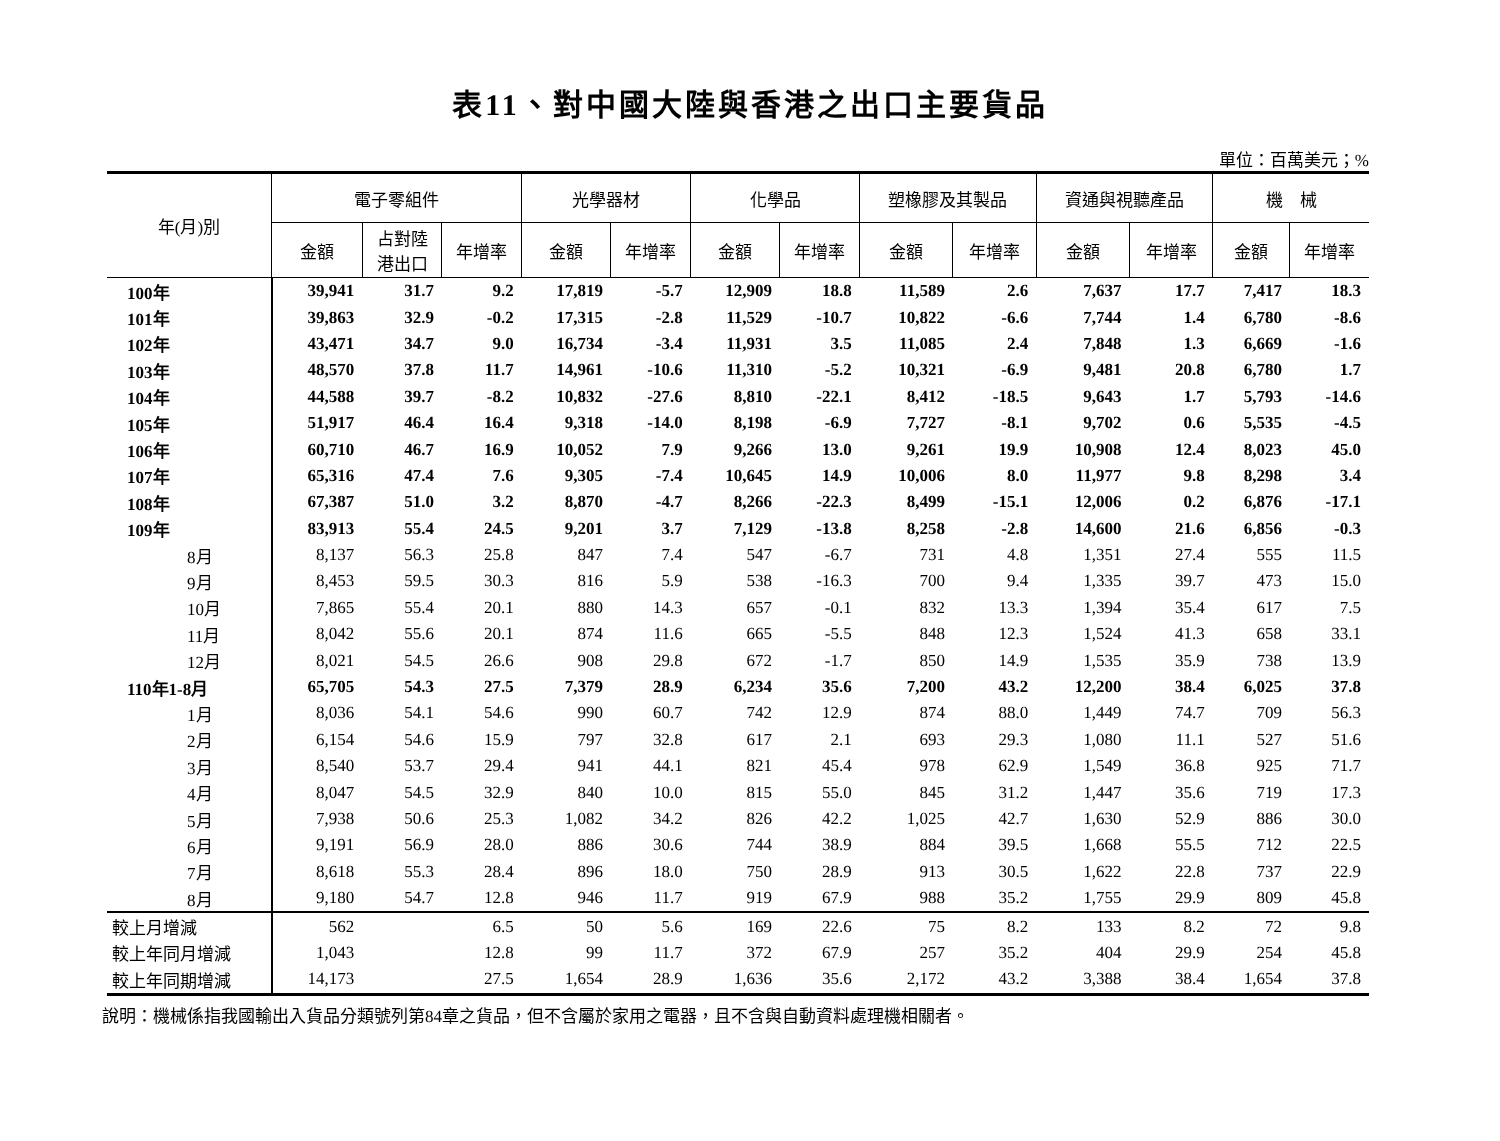表11、對中國大陸與香港之出口主要貨品
單位：百萬美元；%
| 年(月)別 | 電子零組件 | | | 光學器材 | | 化學品 | | 塑橡膠及其製品 | | 資通與視聽產品 | | 機 械 | |
| --- | --- | --- | --- | --- | --- | --- | --- | --- | --- | --- | --- | --- | --- |
| | 金額 | 占對陸 港出口 | 年增率 | 金額 | 年增率 | 金額 | 年增率 | 金額 | 年增率 | 金額 | 年增率 | 金額 | 年增率 |
| 100年 | 39,941 | 31.7 | 9.2 | 17,819 | -5.7 | 12,909 | 18.8 | 11,589 | 2.6 | 7,637 | 17.7 | 7,417 | 18.3 |
| 101年 | 39,863 | 32.9 | -0.2 | 17,315 | -2.8 | 11,529 | -10.7 | 10,822 | -6.6 | 7,744 | 1.4 | 6,780 | -8.6 |
| 102年 | 43,471 | 34.7 | 9.0 | 16,734 | -3.4 | 11,931 | 3.5 | 11,085 | 2.4 | 7,848 | 1.3 | 6,669 | -1.6 |
| 103年 | 48,570 | 37.8 | 11.7 | 14,961 | -10.6 | 11,310 | -5.2 | 10,321 | -6.9 | 9,481 | 20.8 | 6,780 | 1.7 |
| 104年 | 44,588 | 39.7 | -8.2 | 10,832 | -27.6 | 8,810 | -22.1 | 8,412 | -18.5 | 9,643 | 1.7 | 5,793 | -14.6 |
| 105年 | 51,917 | 46.4 | 16.4 | 9,318 | -14.0 | 8,198 | -6.9 | 7,727 | -8.1 | 9,702 | 0.6 | 5,535 | -4.5 |
| 106年 | 60,710 | 46.7 | 16.9 | 10,052 | 7.9 | 9,266 | 13.0 | 9,261 | 19.9 | 10,908 | 12.4 | 8,023 | 45.0 |
| 107年 | 65,316 | 47.4 | 7.6 | 9,305 | -7.4 | 10,645 | 14.9 | 10,006 | 8.0 | 11,977 | 9.8 | 8,298 | 3.4 |
| 108年 | 67,387 | 51.0 | 3.2 | 8,870 | -4.7 | 8,266 | -22.3 | 8,499 | -15.1 | 12,006 | 0.2 | 6,876 | -17.1 |
| 109年 | 83,913 | 55.4 | 24.5 | 9,201 | 3.7 | 7,129 | -13.8 | 8,258 | -2.8 | 14,600 | 21.6 | 6,856 | -0.3 |
| 8月 | 8,137 | 56.3 | 25.8 | 847 | 7.4 | 547 | -6.7 | 731 | 4.8 | 1,351 | 27.4 | 555 | 11.5 |
| 9月 | 8,453 | 59.5 | 30.3 | 816 | 5.9 | 538 | -16.3 | 700 | 9.4 | 1,335 | 39.7 | 473 | 15.0 |
| 10月 | 7,865 | 55.4 | 20.1 | 880 | 14.3 | 657 | -0.1 | 832 | 13.3 | 1,394 | 35.4 | 617 | 7.5 |
| 11月 | 8,042 | 55.6 | 20.1 | 874 | 11.6 | 665 | -5.5 | 848 | 12.3 | 1,524 | 41.3 | 658 | 33.1 |
| 12月 | 8,021 | 54.5 | 26.6 | 908 | 29.8 | 672 | -1.7 | 850 | 14.9 | 1,535 | 35.9 | 738 | 13.9 |
| 110年1-8月 | 65,705 | 54.3 | 27.5 | 7,379 | 28.9 | 6,234 | 35.6 | 7,200 | 43.2 | 12,200 | 38.4 | 6,025 | 37.8 |
| 1月 | 8,036 | 54.1 | 54.6 | 990 | 60.7 | 742 | 12.9 | 874 | 88.0 | 1,449 | 74.7 | 709 | 56.3 |
| 2月 | 6,154 | 54.6 | 15.9 | 797 | 32.8 | 617 | 2.1 | 693 | 29.3 | 1,080 | 11.1 | 527 | 51.6 |
| 3月 | 8,540 | 53.7 | 29.4 | 941 | 44.1 | 821 | 45.4 | 978 | 62.9 | 1,549 | 36.8 | 925 | 71.7 |
| 4月 | 8,047 | 54.5 | 32.9 | 840 | 10.0 | 815 | 55.0 | 845 | 31.2 | 1,447 | 35.6 | 719 | 17.3 |
| 5月 | 7,938 | 50.6 | 25.3 | 1,082 | 34.2 | 826 | 42.2 | 1,025 | 42.7 | 1,630 | 52.9 | 886 | 30.0 |
| 6月 | 9,191 | 56.9 | 28.0 | 886 | 30.6 | 744 | 38.9 | 884 | 39.5 | 1,668 | 55.5 | 712 | 22.5 |
| 7月 | 8,618 | 55.3 | 28.4 | 896 | 18.0 | 750 | 28.9 | 913 | 30.5 | 1,622 | 22.8 | 737 | 22.9 |
| 8月 | 9,180 | 54.7 | 12.8 | 946 | 11.7 | 919 | 67.9 | 988 | 35.2 | 1,755 | 29.9 | 809 | 45.8 |
| 較上月增減 | 562 | | 6.5 | 50 | 5.6 | 169 | 22.6 | 75 | 8.2 | 133 | 8.2 | 72 | 9.8 |
| 較上年同月增減 | 1,043 | | 12.8 | 99 | 11.7 | 372 | 67.9 | 257 | 35.2 | 404 | 29.9 | 254 | 45.8 |
| 較上年同期增減 | 14,173 | | 27.5 | 1,654 | 28.9 | 1,636 | 35.6 | 2,172 | 43.2 | 3,388 | 38.4 | 1,654 | 37.8 |
說明：機械係指我國輸出入貨品分類號列第84章之貨品，但不含屬於家用之電器，且不含與自動資料處理機相關者。